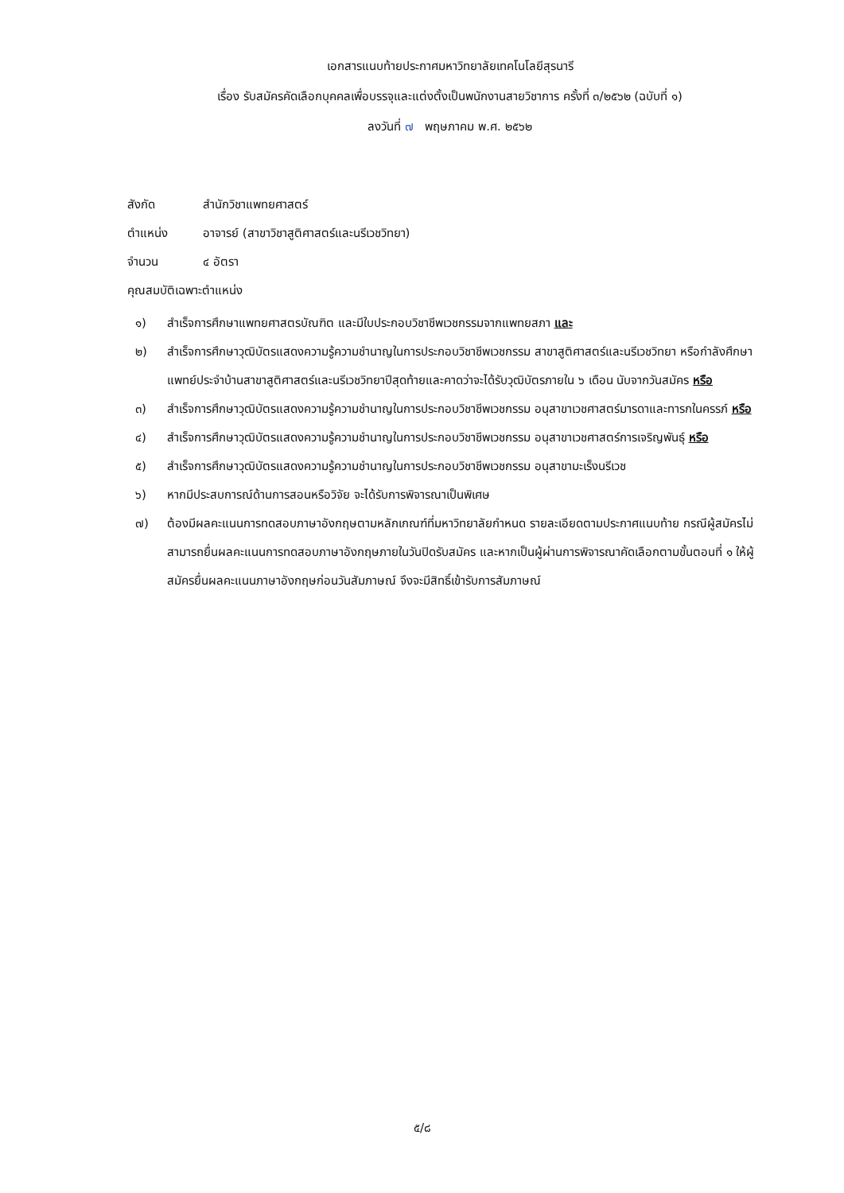เอกสารแนบท้ายประกาศมหาวิทยาลัยเทคโนโลยีสุรนารี
เรื่อง รับสมัครคัดเลือกบุคคลเพื่อบรรจุและแต่งตั้งเป็นพนักงานสายวิชาการ ครั้งที่ ๓/๒๕๖๒ (ฉบับที่ ๑)
ลงวันที่ ๗ พฤษภาคม พ.ศ. ๒๕๖๒
สังกัด สำนักวิชาแพทยศาสตร์
ตำแหน่ง อาจารย์ (สาขาวิชาสูติศาสตร์และนรีเวชวิทยา)
จำนวน ๔ อัตรา
คุณสมบัติเฉพาะตำแหน่ง
๑) สำเร็จการศึกษาแพทยศาสตรบัณฑิต และมีใบประกอบวิชาชีพเวชกรรมจากแพทยสภา และ
๒) สำเร็จการศึกษาวุฒิบัตรแสดงความรู้ความชำนาญในการประกอบวิชาชีพเวชกรรม สาขาสูติศาสตร์และนรีเวชวิทยา หรือกำลังศึกษาแพทย์ประจำบ้านสาขาสูติศาสตร์และนรีเวชวิทยาปีสุดท้ายและคาดว่าจะได้รับวุฒิบัตรภายใน ๖ เดือน นับจากวันสมัคร หรือ
๓) สำเร็จการศึกษาวุฒิบัตรแสดงความรู้ความชำนาญในการประกอบวิชาชีพเวชกรรม อนุสาขาเวชศาสตร์มารดาและทารกในครรภ์ หรือ
๔) สำเร็จการศึกษาวุฒิบัตรแสดงความรู้ความชำนาญในการประกอบวิชาชีพเวชกรรม อนุสาขาเวชศาสตร์การเจริญพันธุ์ หรือ
๕) สำเร็จการศึกษาวุฒิบัตรแสดงความรู้ความชำนาญในการประกอบวิชาชีพเวชกรรม อนุสาขามะเร็งนรีเวช
๖) หากมีประสบการณ์ด้านการสอนหรือวิจัย จะได้รับการพิจารณาเป็นพิเศษ
๗) ต้องมีผลคะแนนการทดสอบภาษาอังกฤษตามหลักเกณฑ์ที่มหาวิทยาลัยกำหนด รายละเอียดตามประกาศแนบท้าย กรณีผู้สมัครไม่สามารถยื่นผลคะแนนการทดสอบภาษาอังกฤษภายในวันปิดรับสมัคร และหากเป็นผู้ผ่านการพิจารณาคัดเลือกตามขั้นตอนที่ ๑ ให้ผู้สมัครยื่นผลคะแนนภาษาอังกฤษก่อนวันสัมภาษณ์ จึงจะมีสิทธิ์เข้ารับการสัมภาษณ์
๕/๘